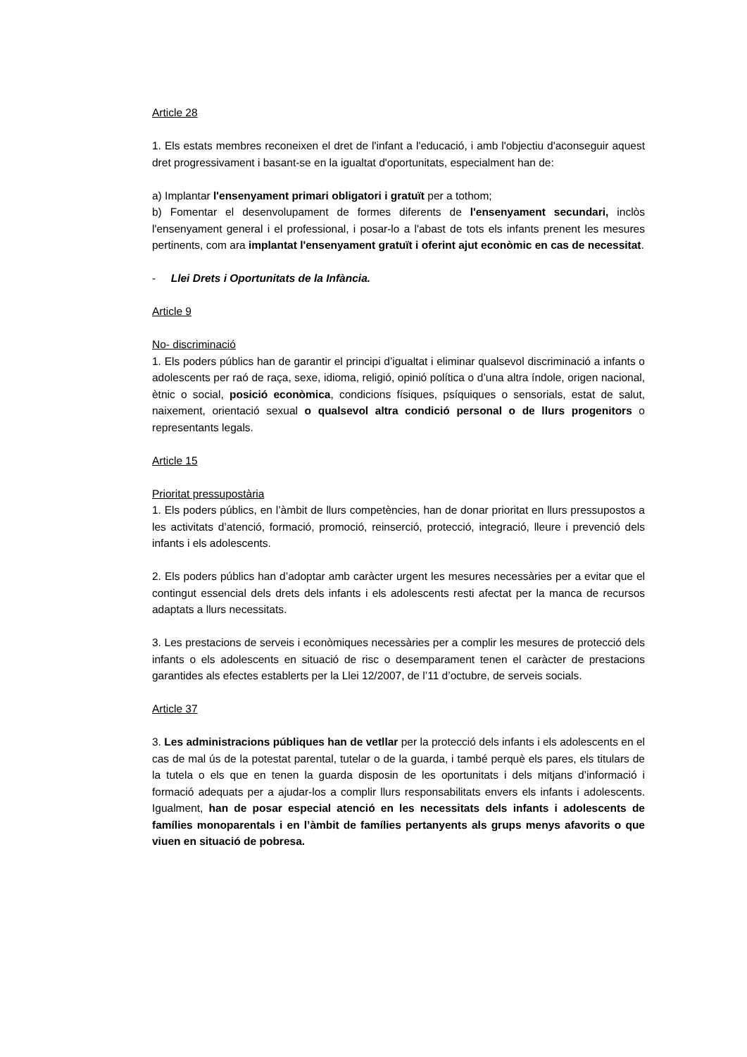Article 28
1. Els estats membres reconeixen el dret de l'infant a l'educació, i amb l'objectiu d'aconseguir aquest dret progressivament i basant-se en la igualtat d'oportunitats, especialment han de:
a) Implantar l'ensenyament primari obligatori i gratuït per a tothom;
b) Fomentar el desenvolupament de formes diferents de l'ensenyament secundari, inclòs l'ensenyament general i el professional, i posar-lo a l'abast de tots els infants prenent les mesures pertinents, com ara implantat l'ensenyament gratuït i oferint ajut econòmic en cas de necessitat.
- Llei Drets i Oportunitats de la Infància.
Article 9
No- discriminació
1. Els poders públics han de garantir el principi d’igualtat i eliminar qualsevol discriminació a infants o adolescents per raó de raça, sexe, idioma, religió, opinió política o d’una altra índole, origen nacional, ètnic o social, posició econòmica, condicions físiques, psíquiques o sensorials, estat de salut, naixement, orientació sexual o qualsevol altra condició personal o de llurs progenitors o representants legals.
Article 15
Prioritat pressupostària
1. Els poders públics, en l’àmbit de llurs competències, han de donar prioritat en llurs pressupostos a les activitats d’atenció, formació, promoció, reinserció, protecció, integració, lleure i prevenció dels infants i els adolescents.
2. Els poders públics han d’adoptar amb caràcter urgent les mesures necessàries per a evitar que el contingut essencial dels drets dels infants i els adolescents resti afectat per la manca de recursos adaptats a llurs necessitats.
3. Les prestacions de serveis i econòmiques necessàries per a complir les mesures de protecció dels infants o els adolescents en situació de risc o desemparament tenen el caràcter de prestacions garantides als efectes establerts per la Llei 12/2007, de l’11 d’octubre, de serveis socials.
Article 37
3. Les administracions públiques han de vetllar per la protecció dels infants i els adolescents en el cas de mal ús de la potestat parental, tutelar o de la guarda, i també perquè els pares, els titulars de la tutela o els que en tenen la guarda disposin de les oportunitats i dels mitjans d’informació i formació adequats per a ajudar-los a complir llurs responsabilitats envers els infants i adolescents. Igualment, han de posar especial atenció en les necessitats dels infants i adolescents de famílies monoparentals i en l’àmbit de famílies pertanyents als grups menys afavorits o que viuen en situació de pobresa.